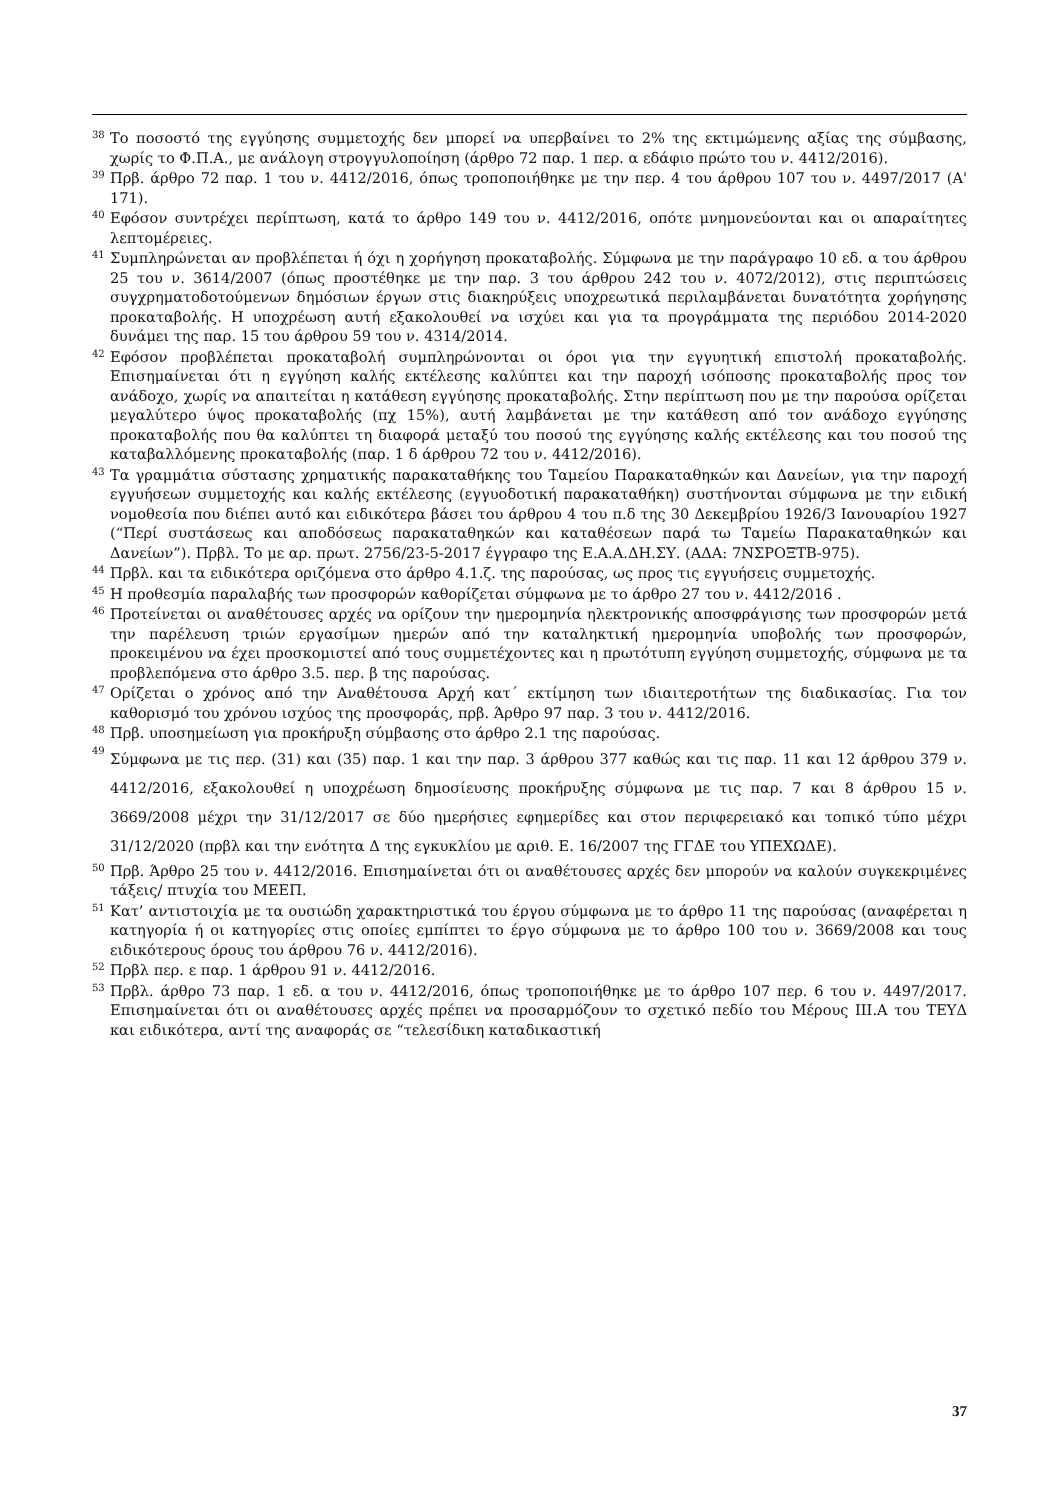<sup>38</sup>
Το ποσοστό της εγγύησης συμμετοχής δεν μπορεί να υπερβαίνει το 2% της εκτιμώμενης αξίας της σύμβασης, χωρίς το Φ.Π.Α., με ανάλογη στρογγυλοποίηση (άρθρο 72 παρ. 1 περ. α εδάφιο πρώτο του ν. 4412/2016).
<sup>39</sup>
Πρβ. άρθρο 72 παρ. 1 του ν. 4412/2016, όπως τροποποιήθηκε με την περ. 4 του άρθρου 107 του ν. 4497/2017 (Α' 171).
<sup>40</sup>
Εφόσον συντρέχει περίπτωση, κατά το άρθρο 149 του ν. 4412/2016, οπότε μνημονεύονται και οι απαραίτητες λεπτομέρειες.
<sup>41</sup>
Συμπληρώνεται αν προβλέπεται ή όχι η χορήγηση προκαταβολής. Σύμφωνα με την παράγραφο 10 εδ. α του άρθρου 25 του ν. 3614/2007 (όπως προστέθηκε με την παρ. 3 του άρθρου 242 του ν. 4072/2012), στις περιπτώσεις συγχρηματοδοτούμενων δημόσιων έργων στις διακηρύξεις υποχρεωτικά περιλαμβάνεται δυνατότητα χορήγησης προκαταβολής. Η υποχρέωση αυτή εξακολουθεί να ισχύει και για τα προγράμματα της περιόδου 2014-2020 δυνάμει της παρ. 15 του άρθρου 59 του ν. 4314/2014.
<sup>42</sup>
Εφόσον προβλέπεται προκαταβολή συμπληρώνονται οι όροι για την εγγυητική επιστολή προκαταβολής. Επισημαίνεται ότι η εγγύηση καλής εκτέλεσης καλύπτει και την παροχή ισόποσης προκαταβολής προς τον ανάδοχο, χωρίς να απαιτείται η κατάθεση εγγύησης προκαταβολής. Στην περίπτωση που με την παρούσα ορίζεται μεγαλύτερο ύψος προκαταβολής (πχ 15%), αυτή λαμβάνεται με την κατάθεση από τον ανάδοχο εγγύησης προκαταβολής που θα καλύπτει τη διαφορά μεταξύ του ποσού της εγγύησης καλής εκτέλεσης και του ποσού της καταβαλλόμενης προκαταβολής (παρ. 1 δ άρθρου 72 του ν. 4412/2016).
<sup>43</sup>
Τα γραμμάτια σύστασης χρηματικής παρακαταθήκης του Ταμείου Παρακαταθηκών και Δανείων, για την παροχή εγγυήσεων συμμετοχής και καλής εκτέλεσης (εγγυοδοτική παρακαταθήκη) συστήνονται σύμφωνα με την ειδική νομοθεσία που διέπει αυτό και ειδικότερα βάσει του άρθρου 4 του π.δ της 30 Δεκεμβρίου 1926/3 Ιανουαρίου 1927 (“Περί συστάσεως και αποδόσεως παρακαταθηκών και καταθέσεων παρά τω Ταμείω Παρακαταθηκών και Δανείων”). Πρβλ. Το με αρ. πρωτ. 2756/23-5-2017 έγγραφο της Ε.Α.Α.ΔΗ.ΣΥ. (ΑΔΑ: 7ΝΣΡΟΞΤΒ-975).
<sup>44</sup>
Πρβλ. και τα ειδικότερα οριζόμενα στο άρθρο 4.1.ζ. της παρούσας, ως προς τις εγγυήσεις συμμετοχής.
<sup>45</sup>
Η προθεσμία παραλαβής των προσφορών καθορίζεται σύμφωνα με το άρθρο 27 του ν. 4412/2016 .
<sup>46</sup>
Προτείνεται οι αναθέτουσες αρχές να ορίζουν την ημερομηνία ηλεκτρονικής αποσφράγισης των προσφορών μετά την παρέλευση τριών εργασίμων ημερών από την καταληκτική ημερομηνία υποβολής των προσφορών, προκειμένου να έχει προσκομιστεί από τους συμμετέχοντες και η πρωτότυπη εγγύηση συμμετοχής, σύμφωνα με τα προβλεπόμενα στο άρθρο 3.5. περ. β της παρούσας.
<sup>47</sup>
Ορίζεται ο χρόνος από την Αναθέτουσα Αρχή κατ΄ εκτίμηση των ιδιαιτεροτήτων της διαδικασίας. Για τον καθορισμό του χρόνου ισχύος της προσφοράς, πρβ. Άρθρο 97 παρ. 3 του ν. 4412/2016.
<sup>48</sup>
Πρβ. υποσημείωση για προκήρυξη σύμβασης στο άρθρο 2.1 της παρούσας.
<sup>49</sup>
Σύμφωνα με τις περ. (31) και (35) παρ. 1 και την παρ. 3 άρθρου 377 καθώς και τις παρ. 11 και 12 άρθρου 379 ν. 4412/2016, εξακολουθεί η υποχρέωση δημοσίευσης προκήρυξης σύμφωνα με τις παρ. 7 και 8 άρθρου 15 ν. 3669/2008 μέχρι την 31/12/2017 σε δύο ημερήσιες εφημερίδες και στον περιφερειακό και τοπικό τύπο μέχρι 31/12/2020 (πρβλ και την ενότητα Δ της εγκυκλίου με αριθ. Ε. 16/2007 της ΓΓΔΕ του ΥΠΕΧΩΔΕ).
<sup>50</sup>
Πρβ. Άρθρο 25 του ν. 4412/2016. Επισημαίνεται ότι οι αναθέτουσες αρχές δεν μπορούν να καλούν συγκεκριμένες τάξεις/ πτυχία του ΜΕΕΠ.
<sup>51</sup>
Κατ’ αντιστοιχία με τα ουσιώδη χαρακτηριστικά του έργου σύμφωνα με το άρθρο 11 της παρούσας (αναφέρεται η κατηγορία ή οι κατηγορίες στις οποίες εμπίπτει το έργο σύμφωνα με το άρθρο 100 του ν. 3669/2008 και τους ειδικότερους όρους του άρθρου 76 ν. 4412/2016).
<sup>52</sup>
Πρβλ περ. ε παρ. 1 άρθρου 91 ν. 4412/2016.
<sup>53</sup>
Πρβλ. άρθρο 73 παρ. 1 εδ. α του ν. 4412/2016, όπως τροποποιήθηκε με το άρθρο 107 περ. 6 του ν. 4497/2017. Επισημαίνεται ότι οι αναθέτουσες αρχές πρέπει να προσαρμόζουν το σχετικό πεδίο του Μέρους ΙΙΙ.Α του ΤΕΥΔ και ειδικότερα, αντί της αναφοράς σε “τελεσίδικη καταδικαστική
37